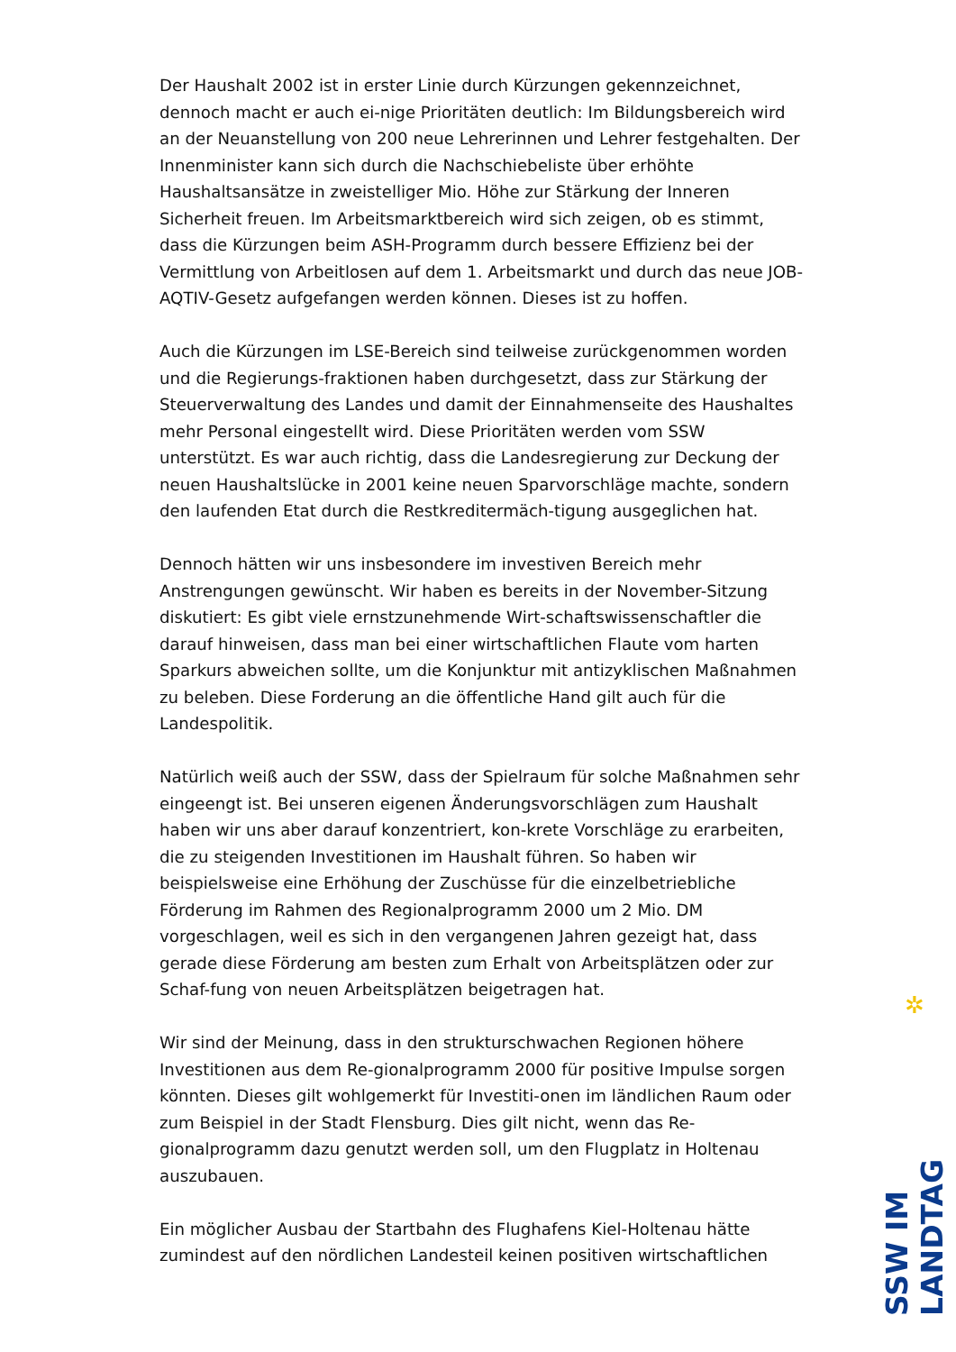Der Haushalt 2002 ist in erster Linie durch Kürzungen gekennzeichnet, dennoch macht er auch ei-nige Prioritäten deutlich: Im Bildungsbereich wird an der Neuanstellung von 200 neue Lehrerinnen und Lehrer festgehalten. Der Innenminister kann sich durch die Nachschiebeliste über erhöhte Haushaltsansätze in zweistelliger Mio. Höhe zur Stärkung der Inneren Sicherheit freuen. Im Arbeitsmarktbereich wird sich zeigen, ob es stimmt, dass die Kürzungen beim ASH-Programm durch bessere Effizienz bei der Vermittlung von Arbeitlosen auf dem 1. Arbeitsmarkt und durch das neue JOB-AQTIV-Gesetz aufgefangen werden können. Dieses ist zu hoffen.
Auch die Kürzungen im LSE-Bereich sind teilweise zurückgenommen worden und die Regierungs-fraktionen haben durchgesetzt, dass zur Stärkung der Steuerverwaltung des Landes und damit der Einnahmenseite des Haushaltes mehr Personal eingestellt wird. Diese Prioritäten werden vom SSW unterstützt. Es war auch richtig, dass die Landesregierung zur Deckung der neuen Haushaltslücke in 2001 keine neuen Sparvorschläge machte, sondern den laufenden Etat durch die Restkreditermäch-tigung ausgeglichen hat.
Dennoch hätten wir uns insbesondere im investiven Bereich mehr Anstrengungen gewünscht. Wir haben es bereits in der November-Sitzung diskutiert: Es gibt viele ernstzunehmende Wirt-schaftswissenschaftler die darauf hinweisen, dass man bei einer wirtschaftlichen Flaute vom harten Sparkurs abweichen sollte, um die Konjunktur mit antizyklischen Maßnahmen zu beleben. Diese Forderung an die öffentliche Hand gilt auch für die Landespolitik.
Natürlich weiß auch der SSW, dass der Spielraum für solche Maßnahmen sehr eingeengt ist. Bei unseren eigenen Änderungsvorschlägen zum Haushalt haben wir uns aber darauf konzentriert, kon-krete Vorschläge zu erarbeiten, die zu steigenden Investitionen im Haushalt führen. So haben wir beispielsweise eine Erhöhung der Zuschüsse für die einzelbetriebliche Förderung im Rahmen des Regionalprogramm 2000 um 2 Mio. DM vorgeschlagen, weil es sich in den vergangenen Jahren gezeigt hat, dass gerade diese Förderung am besten zum Erhalt von Arbeitsplätzen oder zur Schaf-fung von neuen Arbeitsplätzen beigetragen hat.
Wir sind der Meinung, dass in den strukturschwachen Regionen höhere Investitionen aus dem Re-gionalprogramm 2000 für positive Impulse sorgen könnten. Dieses gilt wohlgemerkt für Investiti-onen im ländlichen Raum oder zum Beispiel in der Stadt Flensburg. Dies gilt nicht, wenn das Re-gionalprogramm dazu genutzt werden soll, um den Flugplatz in Holtenau auszubauen.
Ein möglicher Ausbau der Startbahn des Flughafens Kiel-Holtenau hätte zumindest auf den nördlichen Landesteil keinen positiven wirtschaftlichen
✲
SSW IM LANDTAG